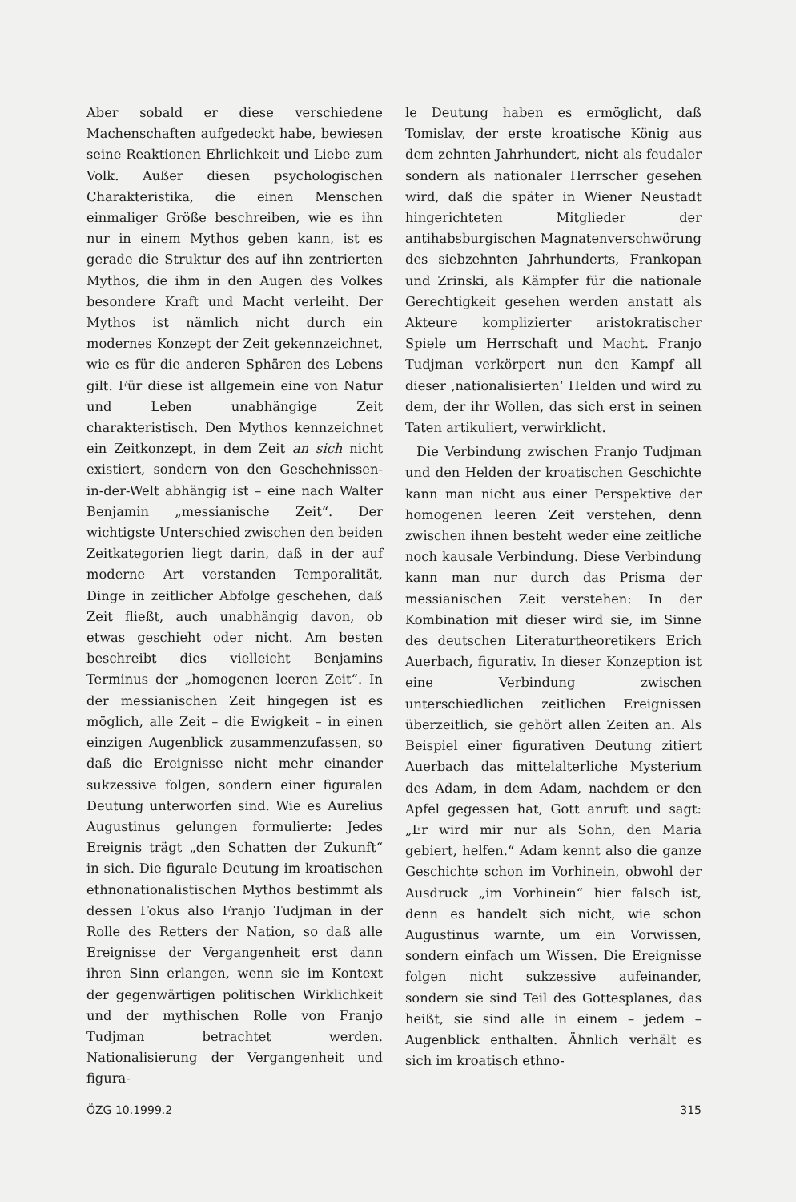Aber sobald er diese verschiedene Machenschaften aufgedeckt habe, bewiesen seine Reaktionen Ehrlichkeit und Liebe zum Volk. Außer diesen psychologischen Charakteristika, die einen Menschen einmaliger Größe beschreiben, wie es ihn nur in einem Mythos geben kann, ist es gerade die Struktur des auf ihn zentrierten Mythos, die ihm in den Augen des Volkes besondere Kraft und Macht verleiht. Der Mythos ist nämlich nicht durch ein modernes Konzept der Zeit gekennzeichnet, wie es für die anderen Sphären des Lebens gilt. Für diese ist allgemein eine von Natur und Leben unabhängige Zeit charakteristisch. Den Mythos kennzeichnet ein Zeitkonzept, in dem Zeit an sich nicht existiert, sondern von den Geschehnissen-in-der-Welt abhängig ist – eine nach Walter Benjamin „messianische Zeit“. Der wichtigste Unterschied zwischen den beiden Zeitkategorien liegt darin, daß in der auf moderne Art verstanden Temporalität, Dinge in zeitlicher Abfolge geschehen, daß Zeit fließt, auch unabhängig davon, ob etwas geschieht oder nicht. Am besten beschreibt dies vielleicht Benjamins Terminus der „homogenen leeren Zeit“. In der messianischen Zeit hingegen ist es möglich, alle Zeit – die Ewigkeit – in einen einzigen Augenblick zusammenzufassen, so daß die Ereignisse nicht mehr einander sukzessive folgen, sondern einer figuralen Deutung unterworfen sind. Wie es Aurelius Augustinus gelungen formulierte: Jedes Ereignis trägt „den Schatten der Zukunft“ in sich. Die figurale Deutung im kroatischen ethnonationalistischen Mythos bestimmt als dessen Fokus also Franjo Tudjman in der Rolle des Retters der Nation, so daß alle Ereignisse der Vergangenheit erst dann ihren Sinn erlangen, wenn sie im Kontext der gegenwärtigen politischen Wirklichkeit und der mythischen Rolle von Franjo Tudjman betrachtet werden. Nationalisierung der Vergangenheit und figura-
le Deutung haben es ermöglicht, daß Tomislav, der erste kroatische König aus dem zehnten Jahrhundert, nicht als feudaler sondern als nationaler Herrscher gesehen wird, daß die später in Wiener Neustadt hingerichteten Mitglieder der antihabsburgischen Magnatenverschwörung des siebzehnten Jahrhunderts, Frankopan und Zrinski, als Kämpfer für die nationale Gerechtigkeit gesehen werden anstatt als Akteure komplizierter aristokratischer Spiele um Herrschaft und Macht. Franjo Tudjman verkörpert nun den Kampf all dieser ‚nationalisierten‘ Helden und wird zu dem, der ihr Wollen, das sich erst in seinen Taten artikuliert, verwirklicht.
Die Verbindung zwischen Franjo Tudjman und den Helden der kroatischen Geschichte kann man nicht aus einer Perspektive der homogenen leeren Zeit verstehen, denn zwischen ihnen besteht weder eine zeitliche noch kausale Verbindung. Diese Verbindung kann man nur durch das Prisma der messianischen Zeit verstehen: In der Kombination mit dieser wird sie, im Sinne des deutschen Literaturtheoretikers Erich Auerbach, figurativ. In dieser Konzeption ist eine Verbindung zwischen unterschiedlichen zeitlichen Ereignissen überzeitlich, sie gehört allen Zeiten an. Als Beispiel einer figurativen Deutung zitiert Auerbach das mittelalterliche Mysterium des Adam, in dem Adam, nachdem er den Apfel gegessen hat, Gott anruft und sagt: „Er wird mir nur als Sohn, den Maria gebiert, helfen.“ Adam kennt also die ganze Geschichte schon im Vorhinein, obwohl der Ausdruck „im Vorhinein“ hier falsch ist, denn es handelt sich nicht, wie schon Augustinus warnte, um ein Vorwissen, sondern einfach um Wissen. Die Ereignisse folgen nicht sukzessive aufeinander, sondern sie sind Teil des Gottesplanes, das heißt, sie sind alle in einem – jedem – Augenblick enthalten. Ähnlich verhält es sich im kroatisch ethno-
ÖZG 10.1999.2 315